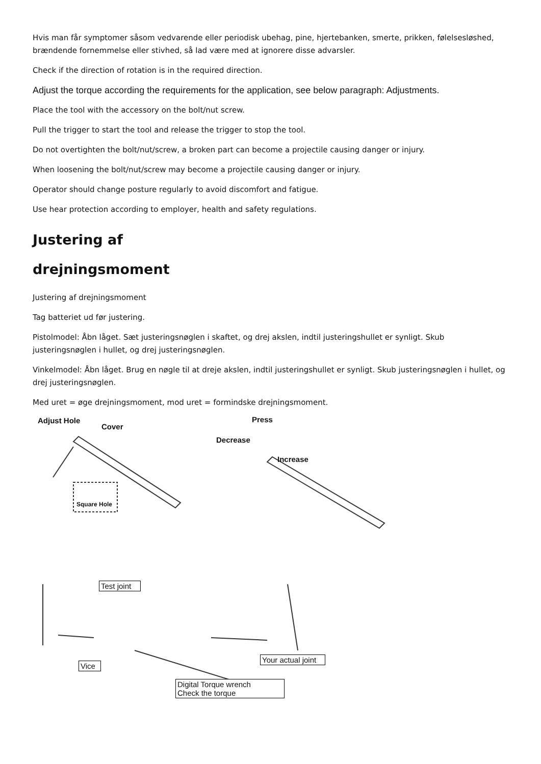Hvis man får symptomer såsom vedvarende eller periodisk ubehag, pine, hjertebanken, smerte, prikken, følelsesløshed, brændende fornemmelse eller stivhed, så lad være med at ignorere disse advarsler.
Check if the direction of rotation is in the required direction.
Adjust the torque according the requirements for the application, see below paragraph: Adjustments.
Place the tool with the accessory on the bolt/nut screw.
Pull the trigger to start the tool and release the trigger to stop the tool.
Do not overtighten the bolt/nut/screw, a broken part can become a projectile causing danger or injury.
When loosening the bolt/nut/screw may become a projectile causing danger or injury.
Operator should change posture regularly to avoid discomfort and fatigue.
Use hear protection according to employer, health and safety regulations.
Justering af
drejningsmoment
Justering af drejningsmoment
Tag batteriet ud før justering.
Pistolmodel: Åbn låget. Sæt justeringsnøglen i skaftet, og drej akslen, indtil justeringshullet er synligt. Skub justeringsnøglen i hullet, og drej justeringsnøglen.
Vinkelmodel: Åbn låget. Brug en nøgle til at dreje akslen, indtil justeringshullet er synligt. Skub justeringsnøglen i hullet, og drej justeringsnøglen.
Med uret = øge drejningsmoment, mod uret = formindske drejningsmoment.
Adjust Hole
Cover
Square Hole
Press
Decrease
Increase
Test joint
Vice
Your actual joint
Digital Torque wrench
Check the torque